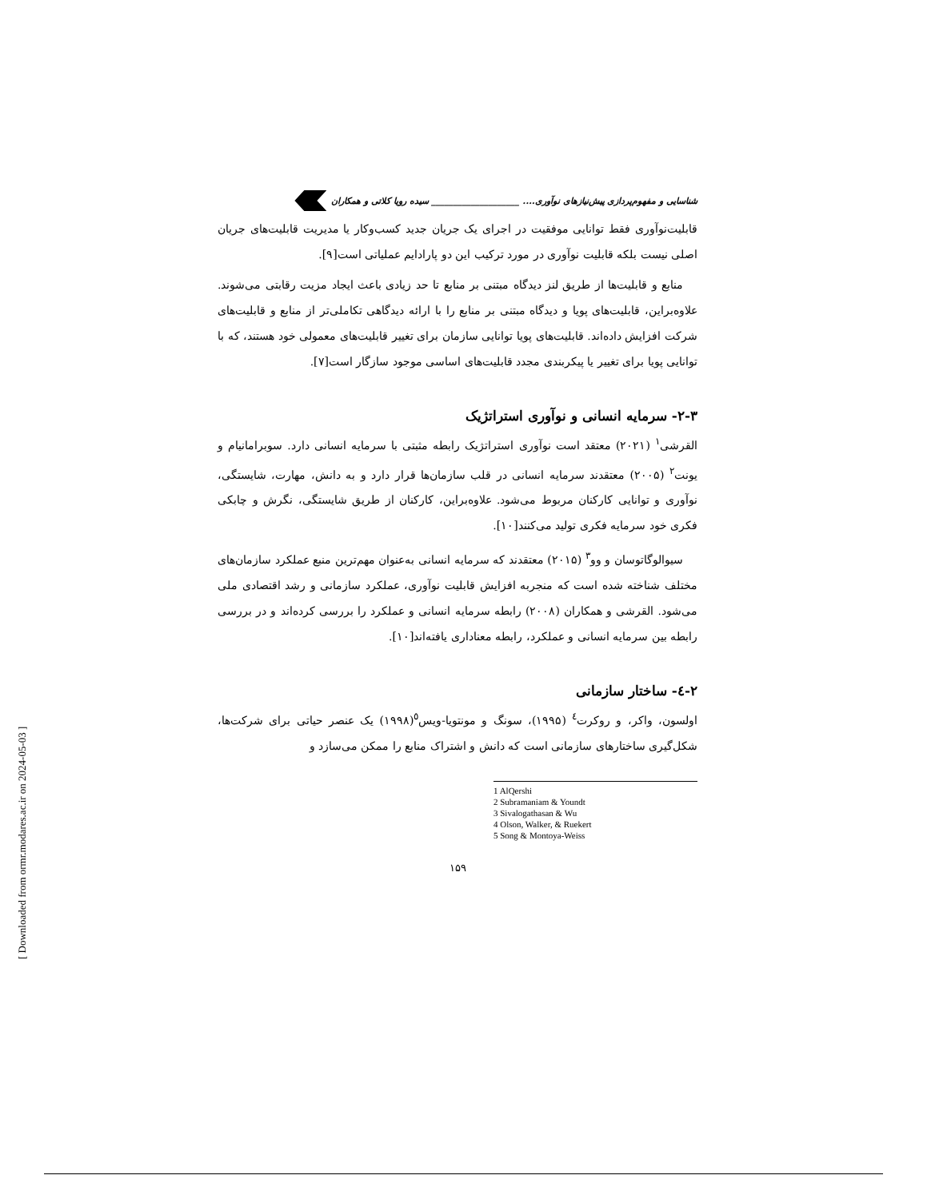شناسایی و مفهوم‌پردازی پیش‌نیازهای نوآوری.... ____________________ سیده رویا کلاتی و همکاران
قابلیت‌نوآوری فقط توانایی موفقیت در اجرای یک جریان جدید کسب‌وکار یا مدیریت قابلیت‌های جریان اصلی نیست بلکه قابلیت نوآوری در مورد ترکیب این دو پارادایم عملیاتی است[۹].
منابع و قابلیت‌ها از طریق لنز دیدگاه مبتنی بر منابع تا حد زیادی باعث ایجاد مزیت رقابتی می‌شوند. علاوه‌براین، قابلیت‌های پویا و دیدگاه مبتنی بر منابع را با ارائه دیدگاهی تکاملی‌تر از منابع و قابلیت‌های شرکت افزایش داده‌اند. قابلیت‌های پویا توانایی سازمان برای تغییر قابلیت‌های معمولی خود هستند، که با توانایی پویا برای تغییر یا پیکربندی مجدد قابلیت‌های اساسی موجود سازگار است[۷].
۲-۳- سرمایه انسانی و نوآوری استراتژیک
القرشی<sup>۱</sup> (۲۰۲۱) معتقد است نوآوری استراتژیک رابطه مثبتی با سرمایه انسانی دارد. سوبرامانیام و یونت<sup>۲</sup> (۲۰۰۵) معتقدند سرمایه انسانی در قلب سازمان‌ها قرار دارد و به دانش، مهارت، شایستگی، نوآوری و توانایی کارکنان مربوط می‌شود. علاوه‌براین، کارکنان از طریق شایستگی، نگرش و چابکی فکری خود سرمایه فکری تولید می‌کنند[۱۰].
سیوالوگاتوسان و وو<sup>۳</sup> (۲۰۱۵) معتقدند که سرمایه انسانی به‌عنوان مهم‌ترین منبع عملکرد سازمان‌های مختلف شناخته شده است که منجربه افزایش قابلیت نوآوری، عملکرد سازمانی و رشد اقتصادی ملی می‌شود. القرشی و همکاران (۲۰۰۸) رابطه سرمایه انسانی و عملکرد را بررسی کرده‌اند و در بررسی رابطه بین سرمایه انسانی و عملکرد، رابطه معناداری یافته‌اند[۱۰].
۲-٤- ساختار سازمانی
اولسون، واکر، و روکرت<sup>٤</sup> (۱۹۹۵)، سونگ و مونتویا-ویس<sup>٥</sup>(۱۹۹۸) یک عنصر حیاتی برای شرکت‌ها، شکل‌گیری ساختارهای سازمانی است که دانش و اشتراک منابع را ممکن می‌سازد و
1 AlQershi
2 Subramaniam & Youndt
3 Sivalogathasan & Wu
4 Olson, Walker, & Ruekert
5 Song & Montoya-Weiss
۱۵۹
[ Downloaded from ormr.modares.ac.ir on 2024-05-03 ]